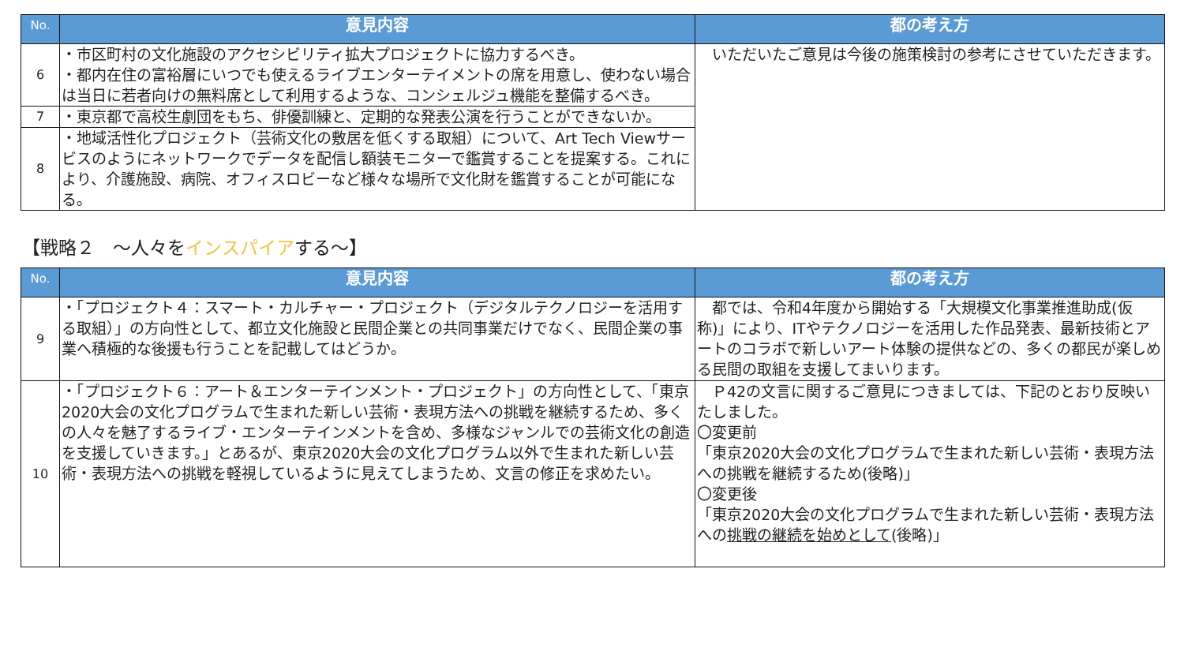| No. | 意見内容 | 都の考え方 |
| --- | --- | --- |
| 6 | ・市区町村の文化施設のアクセシビリティ拡大プロジェクトに協力するべき。 ・都内在住の富裕層にいつでも使えるライブエンターテイメントの席を用意し、使わない場合は当日に若者向けの無料席として利用するような、コンシェルジュ機能を整備するべき。 | いただいたご意見は今後の施策検討の参考にさせていただきます。 |
| 7 | ・東京都で高校生劇団をもち、俳優訓練と、定期的な発表公演を行うことができないか。 | |
| 8 | ・地域活性化プロジェクト（芸術文化の敷居を低くする取組）について、Art Tech Viewサービスのようにネットワークでデータを配信し額装モニターで鑑賞することを提案する。これにより、介護施設、病院、オフィスロビーなど様々な場所で文化財を鑑賞することが可能になる。 | |
【戦略２　～人々をインスパイアする～】
| No. | 意見内容 | 都の考え方 |
| --- | --- | --- |
| 9 | ・「プロジェクト４：スマート・カルチャー・プロジェクト（デジタルテクノロジーを活用する取組）」の方向性として、都立文化施設と民間企業との共同事業だけでなく、民間企業の事業へ積極的な後援も行うことを記載してはどうか。 | 都では、令和4年度から開始する「大規模文化事業推進助成(仮称)」により、ITやテクノロジーを活用した作品発表、最新技術とアートのコラボで新しいアート体験の提供などの、多くの都民が楽しめる民間の取組を支援してまいります。 |
| 10 | ・「プロジェクト６：アート＆エンターテインメント・プロジェクト」の方向性として、「東京2020大会の文化プログラムで生まれた新しい芸術・表現方法への挑戦を継続するため、多くの人々を魅了するライブ・エンターテインメントを含め、多様なジャンルでの芸術文化の創造を支援していきます。」とあるが、東京2020大会の文化プログラム以外で生まれた新しい芸術・表現方法への挑戦を軽視しているように見えてしまうため、文言の修正を求めたい。 | Ｐ42の文言に関するご意見につきましては、下記のとおり反映いたしました。 〇変更前 「東京2020大会の文化プログラムで生まれた新しい芸術・表現方法への挑戦を継続するため(後略)」 〇変更後 「東京2020大会の文化プログラムで生まれた新しい芸術・表現方法への 挑戦の継続を始めとして (後略)」 |